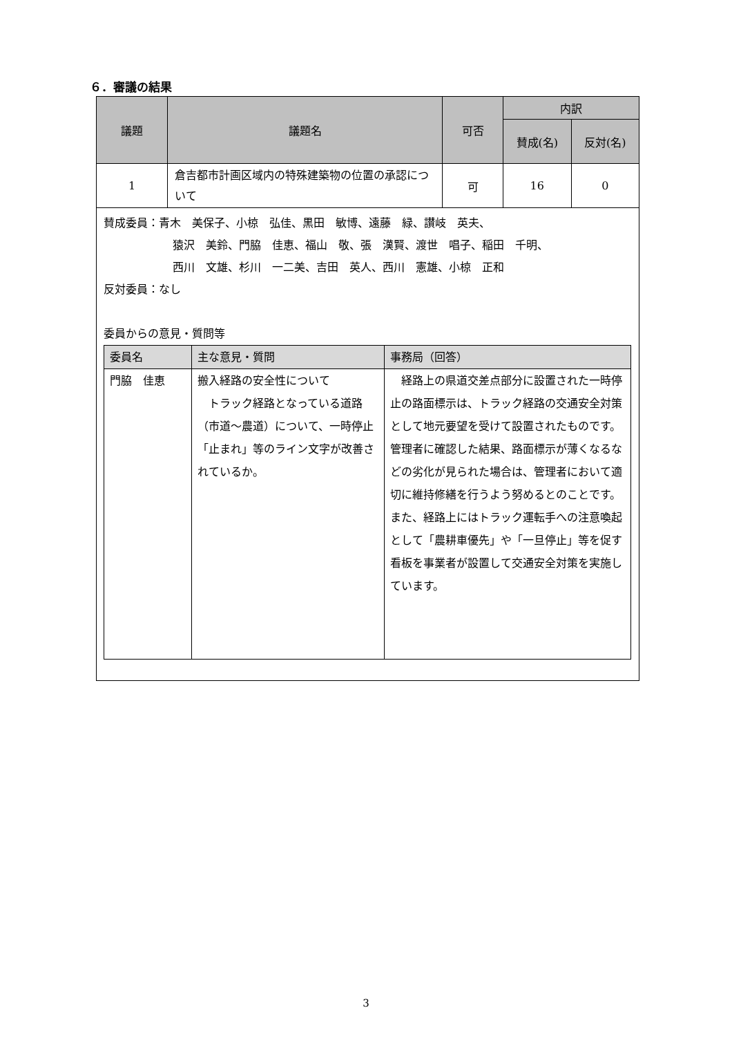６．審議の結果
| 議題 | 議題名 | 可否 | 内訳 | |
| --- | --- | --- | --- | --- |
| | | | 賛成(名) | 反対(名) |
| 1 | 倉吉都市計画区域内の特殊建築物の位置の承認について | 可 | 16 | 0 |
賛成委員：青木　美保子、小椋　弘佳、黒田　敏博、遠藤　緑、讃岐　英夫、
猿沢　美鈴、門脇　佳恵、福山　敬、張　漢賢、渡世　唱子、稲田　千明、
西川　文雄、杉川　一二美、吉田　英人、西川　憲雄、小椋　正和
反対委員：なし
委員からの意見・質問等
| 委員名 | 主な意見・質問 | 事務局（回答） |
| --- | --- | --- |
| 門脇 佳恵 | 搬入経路の安全性について トラック経路となっている道路（市道～農道）について、一時停止「止まれ」等のライン文字が改善されているか。 | 経路上の県道交差点部分に設置された一時停止の路面標示は、トラック経路の交通安全対策として地元要望を受けて設置されたものです。管理者に確認した結果、路面標示が薄くなるなどの劣化が見られた場合は、管理者において適切に維持修繕を行うよう努めるとのことです。 また、経路上にはトラック運転手への注意喚起として「農耕車優先」や「一旦停止」等を促す看板を事業者が設置して交通安全対策を実施しています。 |
3